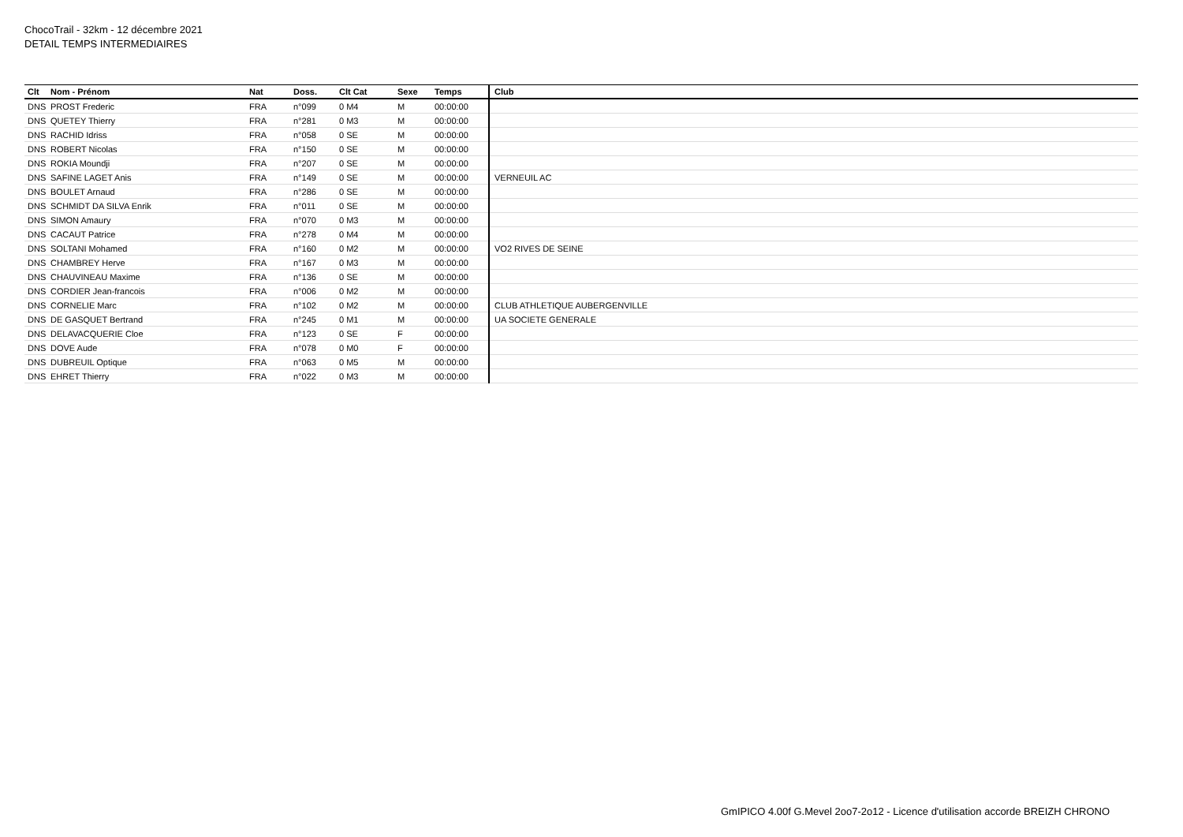ChocoTrail - 32km - 12 décembre 2021
DETAIL TEMPS INTERMEDIAIRES
| Clt | Nom - Prénom | Nat | Doss. | Clt Cat | Sexe | Temps | Club |
| --- | --- | --- | --- | --- | --- | --- | --- |
| DNS | PROST Frederic | FRA | n°099 | 0 M4 | M | 00:00:00 | |
| DNS | QUETEY Thierry | FRA | n°281 | 0 M3 | M | 00:00:00 | |
| DNS | RACHID Idriss | FRA | n°058 | 0 SE | M | 00:00:00 | |
| DNS | ROBERT Nicolas | FRA | n°150 | 0 SE | M | 00:00:00 | |
| DNS | ROKIA Moundji | FRA | n°207 | 0 SE | M | 00:00:00 | |
| DNS | SAFINE LAGET Anis | FRA | n°149 | 0 SE | M | 00:00:00 | VERNEUIL AC |
| DNS | BOULET Arnaud | FRA | n°286 | 0 SE | M | 00:00:00 | |
| DNS | SCHMIDT DA SILVA Enrik | FRA | n°011 | 0 SE | M | 00:00:00 | |
| DNS | SIMON Amaury | FRA | n°070 | 0 M3 | M | 00:00:00 | |
| DNS | CACAUT Patrice | FRA | n°278 | 0 M4 | M | 00:00:00 | |
| DNS | SOLTANI Mohamed | FRA | n°160 | 0 M2 | M | 00:00:00 | VO2 RIVES DE SEINE |
| DNS | CHAMBREY Herve | FRA | n°167 | 0 M3 | M | 00:00:00 | |
| DNS | CHAUVINEAU Maxime | FRA | n°136 | 0 SE | M | 00:00:00 | |
| DNS | CORDIER Jean-francois | FRA | n°006 | 0 M2 | M | 00:00:00 | |
| DNS | CORNELIE Marc | FRA | n°102 | 0 M2 | M | 00:00:00 | CLUB ATHLETIQUE AUBERGENVILLE |
| DNS | DE GASQUET Bertrand | FRA | n°245 | 0 M1 | M | 00:00:00 | UA SOCIETE GENERALE |
| DNS | DELAVACQUERIE Cloe | FRA | n°123 | 0 SE | F | 00:00:00 | |
| DNS | DOVE Aude | FRA | n°078 | 0 M0 | F | 00:00:00 | |
| DNS | DUBREUIL Optique | FRA | n°063 | 0 M5 | M | 00:00:00 | |
| DNS | EHRET Thierry | FRA | n°022 | 0 M3 | M | 00:00:00 | |
GmIPICO 4.00f G.Mevel 2oo7-2o12 - Licence d'utilisation accorde BREIZH CHRONO